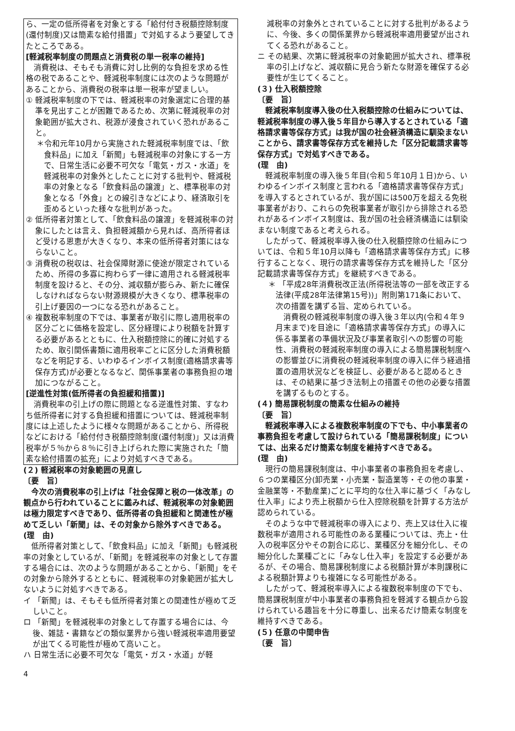ら、一定の低所得者を対象とする「給付付き税額控除制度(還付制度)又は簡素な給付措置」で対処するよう要望してきたところである。
[軽減税率制度の問題点と消費税の単一税率の維持]
消費税は、そもそも消費に対し比例的な負担を求める性格の税であることや、軽減税率制度には次のような問題があることから、消費税の税率は単一税率が望ましい。
① 軽減税率制度の下では、軽減税率の対象選定に合理的基準を見出すことが困難であるため、次第に軽減税率の対象範囲が拡大され、税源が浸食されていく恐れがあること。
＊令和元年10月から実施された軽減税率制度では、「飲食料品」に加え「新聞」も軽減税率の対象にする一方で、日常生活に必要不可欠な「電気・ガス・水道」を軽減税率の対象外としたことに対する批判や、軽減税率の対象となる「飲食料品の譲渡」と、標準税率の対象となる「外食」との線引きなどにより、経済取引を歪めるといった様々な批判があった。
② 低所得者対策として、「飲食料品の譲渡」を軽減税率の対象にしたとは言え、負担軽減額から見れば、高所得者ほど受ける恩恵が大きくなり、本来の低所得者対策にはならないこと。
③ 消費税の税収は、社会保障財源に使途が限定されているため、所得の多寡に拘わらず一律に適用される軽減税率制度を設けると、その分、減収額が膨らみ、新たに確保しなければならない財源規模が大きくなり、標準税率の引上げ要因の一つになる恐れがあること。
④ 複数税率制度の下では、事業者が取引に際し適用税率の区分ごとに価格を設定し、区分経理により税額を計算する必要があるとともに、仕入税額控除に的確に対処するため、取引関係書類に適用税率ごとに区分した消費税額などを明記する、いわゆるインボイス制度(適格請求書等保存方式)が必要となるなど、関係事業者の事務負担の増加につながること。
[逆進性対策(低所得者の負担緩和措置)]
消費税率の引上げの際に問題となる逆進性対策、すなわち低所得者に対する負担緩和措置については、軽減税率制度には上述したように様々な問題があることから、所得税などにおける「給付付き税額控除制度(還付制度)」又は消費税率が５％から８％に引き上げられた際に実施された「簡素な給付措置の拡充」により対処すべきである。
(２) 軽減税率の対象範囲の見直し
〔要　旨〕
今次の消費税率の引上げは「社会保障と税の一体改革」の観点から行われていることに鑑みれば、軽減税率の対象範囲は極力限定すべきであり、低所得者の負担緩和と関連性が極めて乏しい「新聞」は、その対象から除外すべきである。
(理　由)
低所得者対策として、「飲食料品」に加え「新聞」も軽減税率の対象としているが、「新聞」を軽減税率の対象として存置する場合には、次のような問題があることから、「新聞」をその対象から除外するとともに、軽減税率の対象範囲が拡大しないように対処すべきである。
イ 「新聞」は、そもそも低所得者対策との関連性が極めて乏しいこと。
ロ 「新聞」を軽減税率の対象として存置する場合には、今後、雑誌・書籍などの類似業界から強い軽減税率適用要望が出てくる可能性が極めて高いこと。
ハ 日常生活に必要不可欠な「電気・ガス・水道」が軽
減税率の対象外とされていることに対する批判があるように、今後、多くの関係業界から軽減税率適用要望が出されてくる恐れがあること。
ニ その結果、次第に軽減税率の対象範囲が拡大され、標準税率の引上げなど、減収額に見合う新たな財源を確保する必要性が生じてくること。
(３) 仕入税額控除
〔要　旨〕
軽減税率制度導入後の仕入税額控除の仕組みについては、軽減税率制度の導入後５年目から導入するとされている「適格請求書等保存方式」は我が国の社会経済構造に馴染まないことから、請求書等保存方式を維持した「区分記載請求書等保存方式」で対処すべきである。
(理　由)
軽減税率制度の導入後５年目(令和５年10月１日)から、いわゆるインボイス制度と言われる「適格請求書等保存方式」を導入するとされているが、我が国には500万を超える免税事業者がおり、これらの免税事業者が取引から排除される恐れがあるインボイス制度は、我が国の社会経済構造には馴染まない制度であると考えられる。
したがって、軽減税率導入後の仕入税額控除の仕組みについては、令和５年10月以降も「適格請求書等保存方式」に移行することなく、現行の請求書等保存方式を維持した「区分記載請求書等保存方式」を継続すべきである。
＊ 「平成28年消費税改正法(所得税法等の一部を改正する法律(平成28年法律第15号))」附則第171条において、次の措置を講ずる旨、定められている。
消費税の軽減税率制度の導入後３年以内(令和４年９月末まで)を目途に「適格請求書等保存方式」の導入に係る事業者の準備状況及び事業者取引への影響の可能性、消費税の軽減税率制度の導入による簡易課税制度への影響並びに消費税の軽減税率制度の導入に伴う経過措置の適用状況などを検証し、必要があると認めるときは、その結果に基づき法制上の措置その他の必要な措置を講ずるものとする。
(４) 簡易課税制度の簡素な仕組みの維持
〔要　旨〕
軽減税率導入による複数税率制度の下でも、中小事業者の事務負担を考慮して設けられている「簡易課税制度」については、出来るだけ簡素な制度を維持すべきである。
(理　由)
現行の簡易課税制度は、中小事業者の事務負担を考慮し、６つの業種区分(卸売業・小売業・製造業等・その他の事業・金融業等・不動産業)ごとに平均的な仕入率に基づく「みなし仕入率」により売上税額から仕入控除税額を計算する方法が認められている。
そのような中で軽減税率の導入により、売上又は仕入に複数税率が適用される可能性のある業種については、売上・仕入の税率区分やその割合に応じ、業種区分を細分化し、その細分化した業種ごとに「みなし仕入率」を設定する必要があるが、その場合、簡易課税制度による税額計算が本則課税による税額計算よりも複雑になる可能性がある。
したがって、軽減税率導入による複数税率制度の下でも、簡易課税制度が中小事業者の事務負担を軽減する観点から設けられている趣旨を十分に尊重し、出来るだけ簡素な制度を維持すべきである。
(５) 任意の中間申告
〔要　旨〕
4